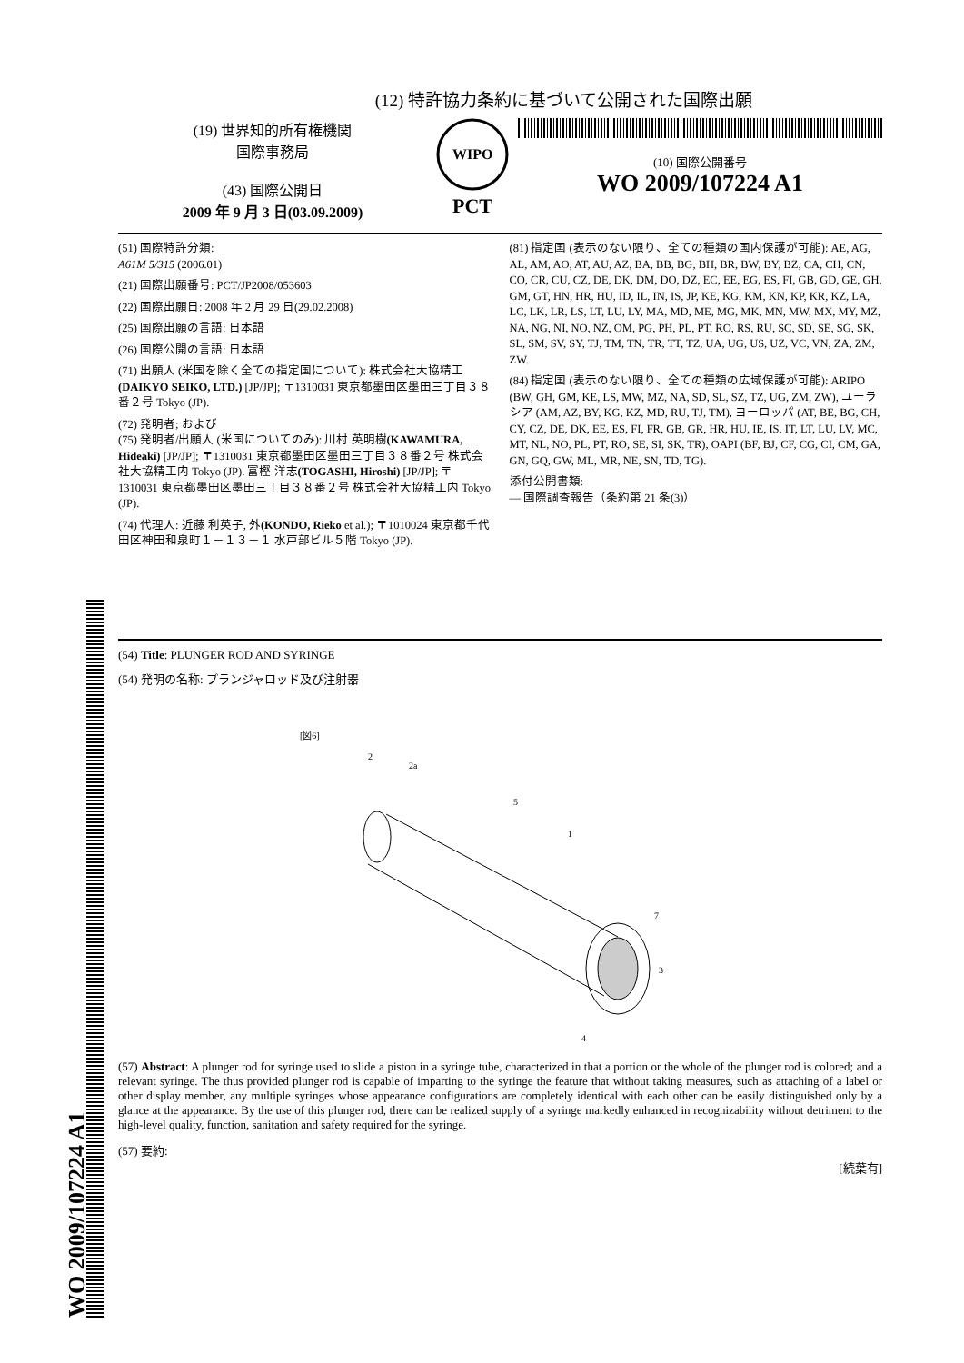(12) 特許協力条約に基づいて公開された国際出願
(19) 世界知的所有権機関
国際事務局
(43) 国際公開日
2009 年 9 月 3 日(03.09.2009)
WIPO
PCT
(10) 国際公開番号
WO 2009/107224 A1
(51) 国際特許分類:
A61M 5/315 (2006.01)
(21) 国際出願番号: PCT/JP2008/053603
(22) 国際出願日: 2008 年 2 月 29 日(29.02.2008)
(25) 国際出願の言語: 日本語
(26) 国際公開の言語: 日本語
(71) 出願人 (米国を除く全ての指定国について): 株式会社大協精工 (DAIKYO SEIKO, LTD.) [JP/JP]; 〒1310031 東京都墨田区墨田三丁目３８番２号 Tokyo (JP).
(72) 発明者; および
(75) 発明者/出願人 (米国についてのみ): 川村 英明樹(KAWAMURA, Hideaki) [JP/JP]; 〒1310031 東京都墨田区墨田三丁目３８番２号 株式会社大協精工内 Tokyo (JP). 富樫 洋志(TOGASHI, Hiroshi) [JP/JP]; 〒1310031 東京都墨田区墨田三丁目３８番２号 株式会社大協精工内 Tokyo (JP).
(74) 代理人: 近藤 利英子, 外(KONDO, Rieko et al.); 〒1010024 東京都千代田区神田和泉町１－１３－１ 水戸部ビル５階 Tokyo (JP).
(81) 指定国 (表示のない限り、全ての種類の国内保護が可能): AE, AG, AL, AM, AO, AT, AU, AZ, BA, BB, BG, BH, BR, BW, BY, BZ, CA, CH, CN, CO, CR, CU, CZ, DE, DK, DM, DO, DZ, EC, EE, EG, ES, FI, GB, GD, GE, GH, GM, GT, HN, HR, HU, ID, IL, IN, IS, JP, KE, KG, KM, KN, KP, KR, KZ, LA, LC, LK, LR, LS, LT, LU, LY, MA, MD, ME, MG, MK, MN, MW, MX, MY, MZ, NA, NG, NI, NO, NZ, OM, PG, PH, PL, PT, RO, RS, RU, SC, SD, SE, SG, SK, SL, SM, SV, SY, TJ, TM, TN, TR, TT, TZ, UA, UG, US, UZ, VC, VN, ZA, ZM, ZW.
(84) 指定国 (表示のない限り、全ての種類の広域保護が可能): ARIPO (BW, GH, GM, KE, LS, MW, MZ, NA, SD, SL, SZ, TZ, UG, ZM, ZW), ユーラシア (AM, AZ, BY, KG, KZ, MD, RU, TJ, TM), ヨーロッパ (AT, BE, BG, CH, CY, CZ, DE, DK, EE, ES, FI, FR, GB, GR, HR, HU, IE, IS, IT, LT, LU, LV, MC, MT, NL, NO, PL, PT, RO, SE, SI, SK, TR), OAPI (BF, BJ, CF, CG, CI, CM, GA, GN, GQ, GW, ML, MR, NE, SN, TD, TG).
添付公開書類:
— 国際調査報告（条約第 21 条(3)）
(54) Title: PLUNGER ROD AND SYRINGE
(54) 発明の名称: プランジャロッド及び注射器
[図6]
2
2a
5
1
7
3
4
(57) Abstract: A plunger rod for syringe used to slide a piston in a syringe tube, characterized in that a portion or the whole of the plunger rod is colored; and a relevant syringe. The thus provided plunger rod is capable of imparting to the syringe the feature that without taking measures, such as attaching of a label or other display member, any multiple syringes whose appearance configurations are completely identical with each other can be easily distinguished only by a glance at the appearance. By the use of this plunger rod, there can be realized supply of a syringe markedly enhanced in recognizability without detriment to the high-level quality, function, sanitation and safety required for the syringe.
(57) 要約:
[続葉有]
WO 2009/107224 A1